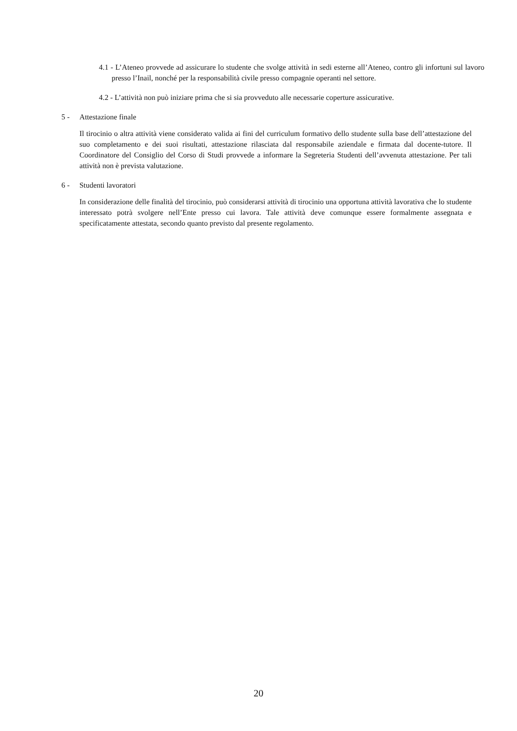4.1 - L’Ateneo provvede ad assicurare lo studente che svolge attività in sedi esterne all’Ateneo, contro gli infortuni sul lavoro presso l’Inail, nonché per la responsabilità civile presso compagnie operanti nel settore.
4.2 - L’attività non può iniziare prima che si sia provveduto alle necessarie coperture assicurative.
5 - Attestazione finale
Il tirocinio o altra attività viene considerato valida ai fini del curriculum formativo dello studente sulla base dell’attestazione del suo completamento e dei suoi risultati, attestazione rilasciata dal responsabile aziendale e firmata dal docente-tutore. Il Coordinatore del Consiglio del Corso di Studi provvede a informare la Segreteria Studenti dell’avvenuta attestazione. Per tali attività non è prevista valutazione.
6 - Studenti lavoratori
In considerazione delle finalità del tirocinio, può considerarsi attività di tirocinio una opportuna attività lavorativa che lo studente interessato potrà svolgere nell’Ente presso cui lavora. Tale attività deve comunque essere formalmente assegnata e specificatamente attestata, secondo quanto previsto dal presente regolamento.
20